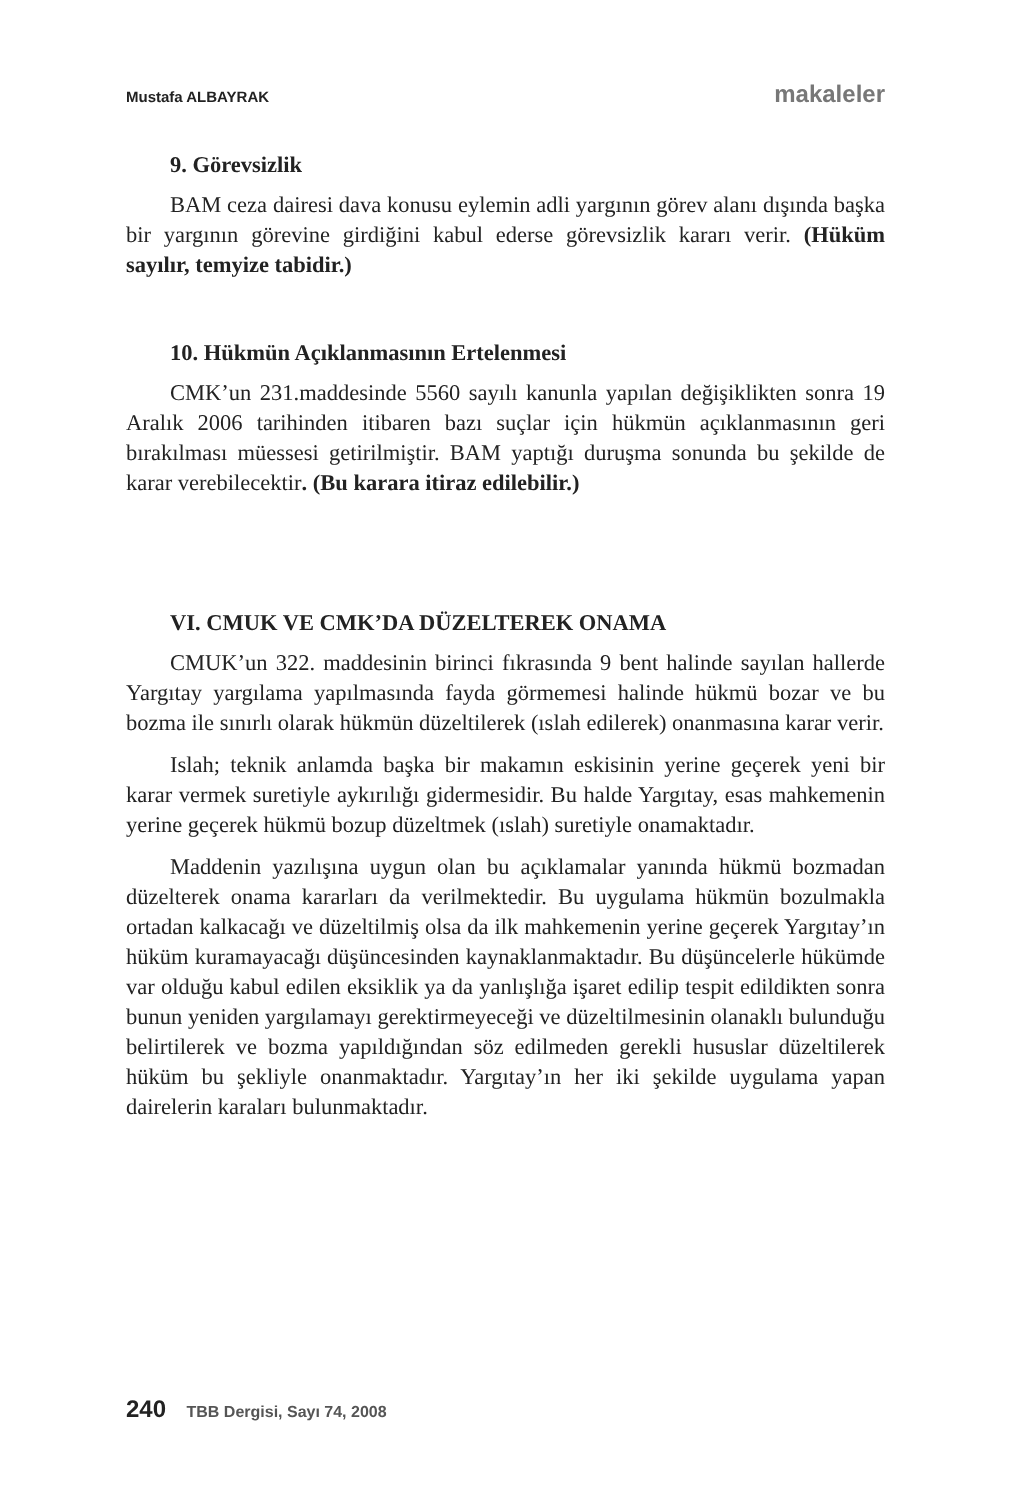Mustafa ALBAYRAK makaleler
9. Görevsizlik
BAM ceza dairesi dava konusu eylemin adli yargının görev alanı dışında başka bir yargının görevine girdiğini kabul ederse görevsizlik kararı verir. (Hüküm sayılır, temyize tabidir.)
10. Hükmün Açıklanmasının Ertelenmesi
CMK’un 231.maddesinde 5560 sayılı kanunla yapılan değişiklikten sonra 19 Aralık 2006 tarihinden itibaren bazı suçlar için hükmün açıklanmasının geri bırakılması müessesi getirilmiştir. BAM yaptığı duruşma sonunda bu şekilde de karar verebilecektir. (Bu karara itiraz edilebilir.)
VI. CMUK VE CMK’DA DÜZELTEREK ONAMA
CMUK’un 322. maddesinin birinci fıkrasında 9 bent halinde sayılan hallerde Yargıtay yargılama yapılmasında fayda görmemesi halinde hükmü bozar ve bu bozma ile sınırlı olarak hükmün düzeltilerek (ıslah edilerek) onanmasına karar verir.
Islah; teknik anlamda başka bir makamın eskisinin yerine geçerek yeni bir karar vermek suretiyle aykırılığı gidermesidir. Bu halde Yargıtay, esas mahkemenin yerine geçerek hükmü bozup düzeltmek (ıslah) suretiyle onamaktadır.
Maddenin yazılışına uygun olan bu açıklamalar yanında hükmü bozmadan düzelterek onama kararları da verilmektedir. Bu uygulama hükmün bozulmakla ortadan kalkacağı ve düzeltilmiş olsa da ilk mahkemenin yerine geçerek Yargıtay’ın hüküm kuramayacağı düşüncesinden kaynaklanmaktadır. Bu düşüncelerle hükümde var olduğu kabul edilen eksiklik ya da yanlışlığa işaret edilip tespit edildikten sonra bunun yeniden yargılamayı gerektirmeyeceği ve düzeltilmesinin olanaklı bulunduğu belirtilerek ve bozma yapıldığından söz edilmeden gerekli hususlar düzeltilerek hüküm bu şekliyle onanmaktadır. Yargıtay’ın her iki şekilde uygulama yapan dairelerin karaları bulunmaktadır.
240 TBB Dergisi, Sayı 74, 2008